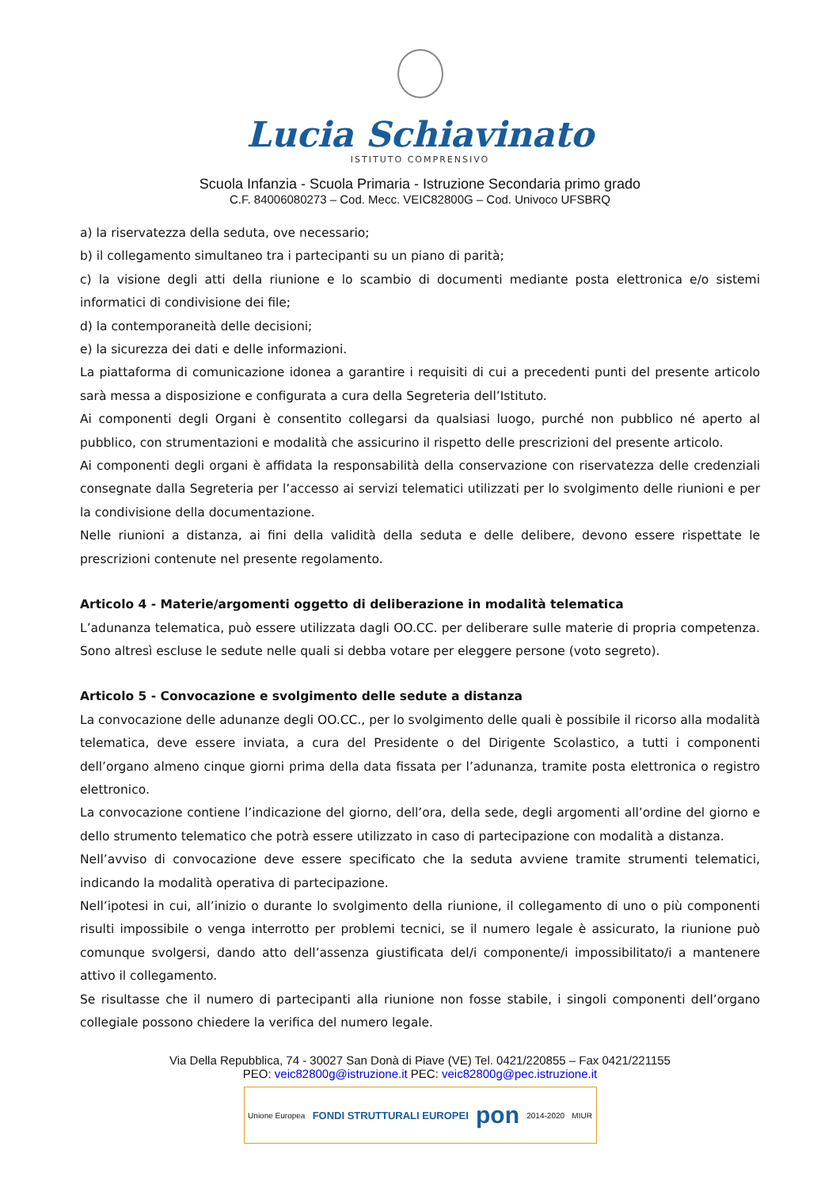Lucia Schiavinato
ISTITUTO COMPRENSIVO
Scuola Infanzia - Scuola Primaria - Istruzione Secondaria primo grado
C.F. 84006080273 – Cod. Mecc. VEIC82800G – Cod. Univoco UFSBRQ
a) la riservatezza della seduta, ove necessario;
b) il collegamento simultaneo tra i partecipanti su un piano di parità;
c) la visione degli atti della riunione e lo scambio di documenti mediante posta elettronica e/o sistemi informatici di condivisione dei file;
d) la contemporaneità delle decisioni;
e) la sicurezza dei dati e delle informazioni.
La piattaforma di comunicazione idonea a garantire i requisiti di cui a precedenti punti del presente articolo sarà messa a disposizione e configurata a cura della Segreteria dell’Istituto.
Ai componenti degli Organi è consentito collegarsi da qualsiasi luogo, purché non pubblico né aperto al pubblico, con strumentazioni e modalità che assicurino il rispetto delle prescrizioni del presente articolo.
Ai componenti degli organi è affidata la responsabilità della conservazione con riservatezza delle credenziali consegnate dalla Segreteria per l’accesso ai servizi telematici utilizzati per lo svolgimento delle riunioni e per la condivisione della documentazione.
Nelle riunioni a distanza, ai fini della validità della seduta e delle delibere, devono essere rispettate le prescrizioni contenute nel presente regolamento.
Articolo 4 - Materie/argomenti oggetto di deliberazione in modalità telematica
L’adunanza telematica, può essere utilizzata dagli OO.CC. per deliberare sulle materie di propria competenza. Sono altresì escluse le sedute nelle quali si debba votare per eleggere persone (voto segreto).
Articolo 5 - Convocazione e svolgimento delle sedute a distanza
La convocazione delle adunanze degli OO.CC., per lo svolgimento delle quali è possibile il ricorso alla modalità telematica, deve essere inviata, a cura del Presidente o del Dirigente Scolastico, a tutti i componenti dell’organo almeno cinque giorni prima della data fissata per l’adunanza, tramite posta elettronica o registro elettronico.
La convocazione contiene l’indicazione del giorno, dell’ora, della sede, degli argomenti all’ordine del giorno e dello strumento telematico che potrà essere utilizzato in caso di partecipazione con modalità a distanza.
Nell’avviso di convocazione deve essere specificato che la seduta avviene tramite strumenti telematici, indicando la modalità operativa di partecipazione.
Nell’ipotesi in cui, all’inizio o durante lo svolgimento della riunione, il collegamento di uno o più componenti risulti impossibile o venga interrotto per problemi tecnici, se il numero legale è assicurato, la riunione può comunque svolgersi, dando atto dell’assenza giustificata del/i componente/i impossibilitato/i a mantenere attivo il collegamento.
Se risultasse che il numero di partecipanti alla riunione non fosse stabile, i singoli componenti dell’organo collegiale possono chiedere la verifica del numero legale.
Via Della Repubblica, 74 - 30027 San Donà di Piave (VE) Tel. 0421/220855 – Fax 0421/221155
PEO: veic82800g@istruzione.it PEC: veic82800g@pec.istruzione.it
Unione Europea FONDI STRUTTURALI EUROPEI pon 2014-2020 MIUR